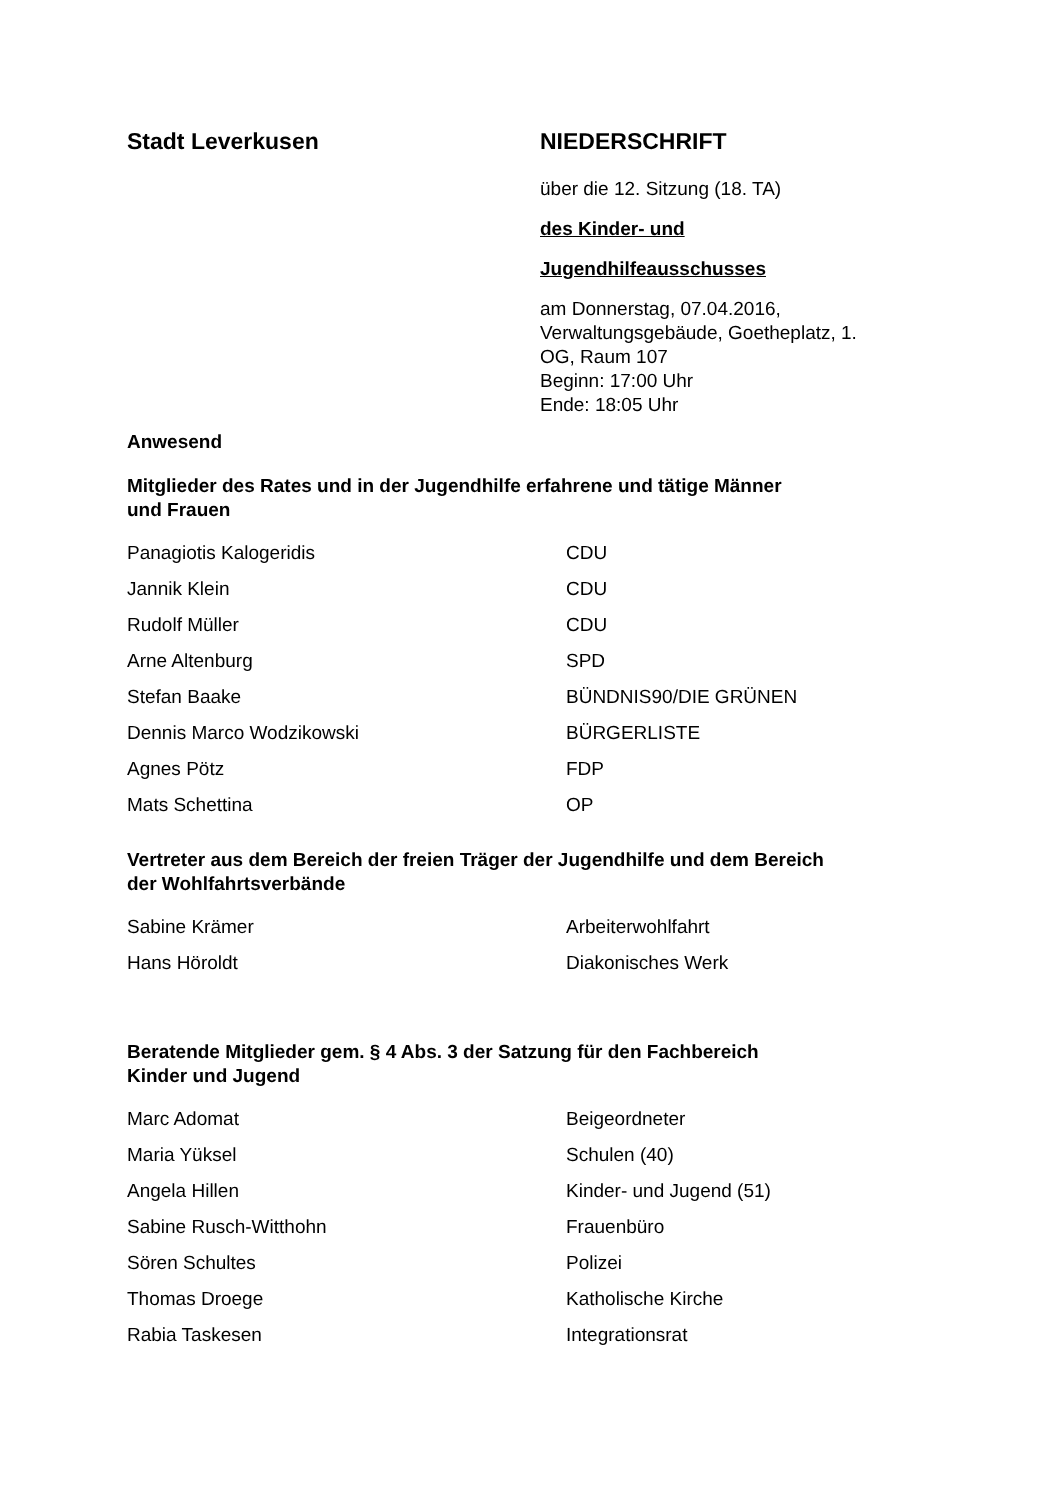Stadt Leverkusen NIEDERSCHRIFT
über die 12. Sitzung (18. TA)
des Kinder- und
Jugendhilfeausschusses
am Donnerstag, 07.04.2016,
Verwaltungsgebäude, Goetheplatz, 1.
OG, Raum 107
Beginn: 17:00 Uhr
Ende: 18:05 Uhr
Anwesend
Mitglieder des Rates und in der Jugendhilfe erfahrene und tätige Männer
und Frauen
| Panagiotis Kalogeridis | CDU |
| Jannik Klein | CDU |
| Rudolf Müller | CDU |
| Arne Altenburg | SPD |
| Stefan Baake | BÜNDNIS90/DIE GRÜNEN |
| Dennis Marco Wodzikowski | BÜRGERLISTE |
| Agnes Pötz | FDP |
| Mats Schettina | OP |
Vertreter aus dem Bereich der freien Träger der Jugendhilfe und dem Bereich
der Wohlfahrtsverbände
| Sabine Krämer | Arbeiterwohlfahrt |
| Hans Höroldt | Diakonisches Werk |
Beratende Mitglieder gem. § 4 Abs. 3 der Satzung für den Fachbereich
Kinder und Jugend
| Marc Adomat | Beigeordneter |
| Maria Yüksel | Schulen (40) |
| Angela Hillen | Kinder- und Jugend (51) |
| Sabine Rusch-Witthohn | Frauenbüro |
| Sören Schultes | Polizei |
| Thomas Droege | Katholische Kirche |
| Rabia Taskesen | Integrationsrat |